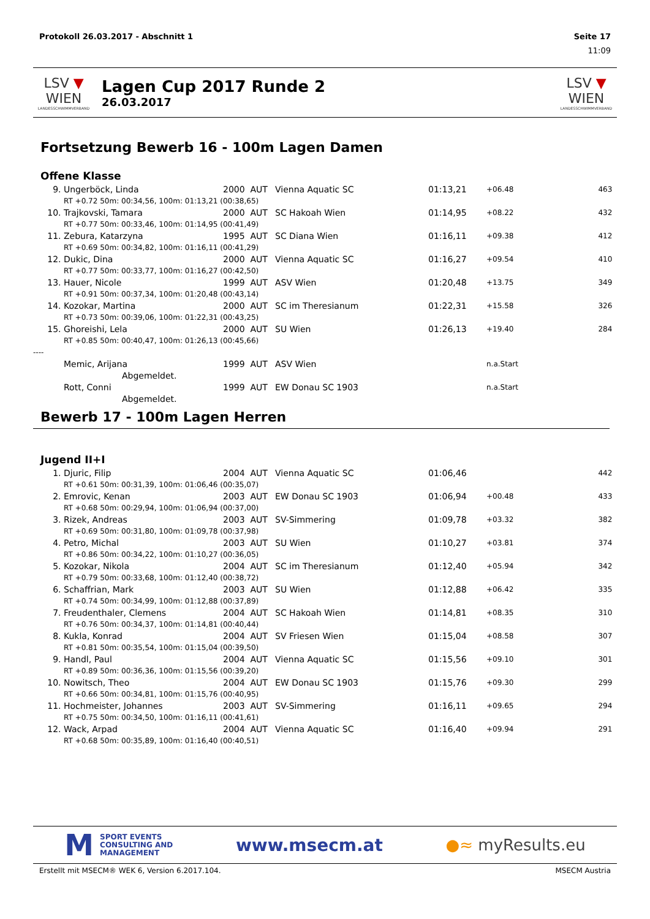Protokoll 26.03.2017 - Abschnitt 1 Seite 17
11:09
LSV ▼ WIEN
LANDESSCHWIMMVERBAND
Lagen Cup 2017 Runde 2
26.03.2017
LSV ▼ WIEN
LANDESSCHWIMMVERBAND
Fortsetzung Bewerb 16 - 100m Lagen Damen
Offene Klasse
| 9. | Ungerböck, Linda | 2000 | AUT | Vienna Aquatic SC | 01:13,21 | +06.48 | 463 |
| | RT +0.72 50m: 00:34,56, 100m: 01:13,21 (00:38,65) | | | | | | |
| 10. | Trajkovski, Tamara | 2000 | AUT | SC Hakoah Wien | 01:14,95 | +08.22 | 432 |
| | RT +0.77 50m: 00:33,46, 100m: 01:14,95 (00:41,49) | | | | | | |
| 11. | Zebura, Katarzyna | 1995 | AUT | SC Diana Wien | 01:16,11 | +09.38 | 412 |
| | RT +0.69 50m: 00:34,82, 100m: 01:16,11 (00:41,29) | | | | | | |
| 12. | Dukic, Dina | 2000 | AUT | Vienna Aquatic SC | 01:16,27 | +09.54 | 410 |
| | RT +0.77 50m: 00:33,77, 100m: 01:16,27 (00:42,50) | | | | | | |
| 13. | Hauer, Nicole | 1999 | AUT | ASV Wien | 01:20,48 | +13.75 | 349 |
| | RT +0.91 50m: 00:37,34, 100m: 01:20,48 (00:43,14) | | | | | | |
| 14. | Kozokar, Martina | 2000 | AUT | SC im Theresianum | 01:22,31 | +15.58 | 326 |
| | RT +0.73 50m: 00:39,06, 100m: 01:22,31 (00:43,25) | | | | | | |
| 15. | Ghoreishi, Lela | 2000 | AUT | SU Wien | 01:26,13 | +19.40 | 284 |
| | RT +0.85 50m: 00:40,47, 100m: 01:26,13 (00:45,66) | | | | | | |
| ---- | | | | | | | |
| | Memic, Arijana | 1999 | AUT | ASV Wien | | n.a.Start | |
| | Abgemeldet. | | | | | | |
| | Rott, Conni | 1999 | AUT | EW Donau SC 1903 | | n.a.Start | |
| | Abgemeldet. | | | | | | |
Bewerb 17 - 100m Lagen Herren
Jugend II+I
| 1. | Djuric, Filip | 2004 | AUT | Vienna Aquatic SC | 01:06,46 | | 442 |
| | RT +0.61 50m: 00:31,39, 100m: 01:06,46 (00:35,07) | | | | | | |
| 2. | Emrovic, Kenan | 2003 | AUT | EW Donau SC 1903 | 01:06,94 | +00.48 | 433 |
| | RT +0.68 50m: 00:29,94, 100m: 01:06,94 (00:37,00) | | | | | | |
| 3. | Rizek, Andreas | 2003 | AUT | SV-Simmering | 01:09,78 | +03.32 | 382 |
| | RT +0.69 50m: 00:31,80, 100m: 01:09,78 (00:37,98) | | | | | | |
| 4. | Petro, Michal | 2003 | AUT | SU Wien | 01:10,27 | +03.81 | 374 |
| | RT +0.86 50m: 00:34,22, 100m: 01:10,27 (00:36,05) | | | | | | |
| 5. | Kozokar, Nikola | 2004 | AUT | SC im Theresianum | 01:12,40 | +05.94 | 342 |
| | RT +0.79 50m: 00:33,68, 100m: 01:12,40 (00:38,72) | | | | | | |
| 6. | Schaffrian, Mark | 2003 | AUT | SU Wien | 01:12,88 | +06.42 | 335 |
| | RT +0.74 50m: 00:34,99, 100m: 01:12,88 (00:37,89) | | | | | | |
| 7. | Freudenthaler, Clemens | 2004 | AUT | SC Hakoah Wien | 01:14,81 | +08.35 | 310 |
| | RT +0.76 50m: 00:34,37, 100m: 01:14,81 (00:40,44) | | | | | | |
| 8. | Kukla, Konrad | 2004 | AUT | SV Friesen Wien | 01:15,04 | +08.58 | 307 |
| | RT +0.81 50m: 00:35,54, 100m: 01:15,04 (00:39,50) | | | | | | |
| 9. | Handl, Paul | 2004 | AUT | Vienna Aquatic SC | 01:15,56 | +09.10 | 301 |
| | RT +0.89 50m: 00:36,36, 100m: 01:15,56 (00:39,20) | | | | | | |
| 10. | Nowitsch, Theo | 2004 | AUT | EW Donau SC 1903 | 01:15,76 | +09.30 | 299 |
| | RT +0.66 50m: 00:34,81, 100m: 01:15,76 (00:40,95) | | | | | | |
| 11. | Hochmeister, Johannes | 2003 | AUT | SV-Simmering | 01:16,11 | +09.65 | 294 |
| | RT +0.75 50m: 00:34,50, 100m: 01:16,11 (00:41,61) | | | | | | |
| 12. | Wack, Arpad | 2004 | AUT | Vienna Aquatic SC | 01:16,40 | +09.94 | 291 |
| | RT +0.68 50m: 00:35,89, 100m: 01:16,40 (00:40,51) | | | | | | |
M SPORT EVENTS
CONSULTING AND
MANAGEMENT
www.msecm.at ●≈ myResults.eu
Erstellt mit MSECM® WEK 6, Version 6.2017.104. MSECM Austria